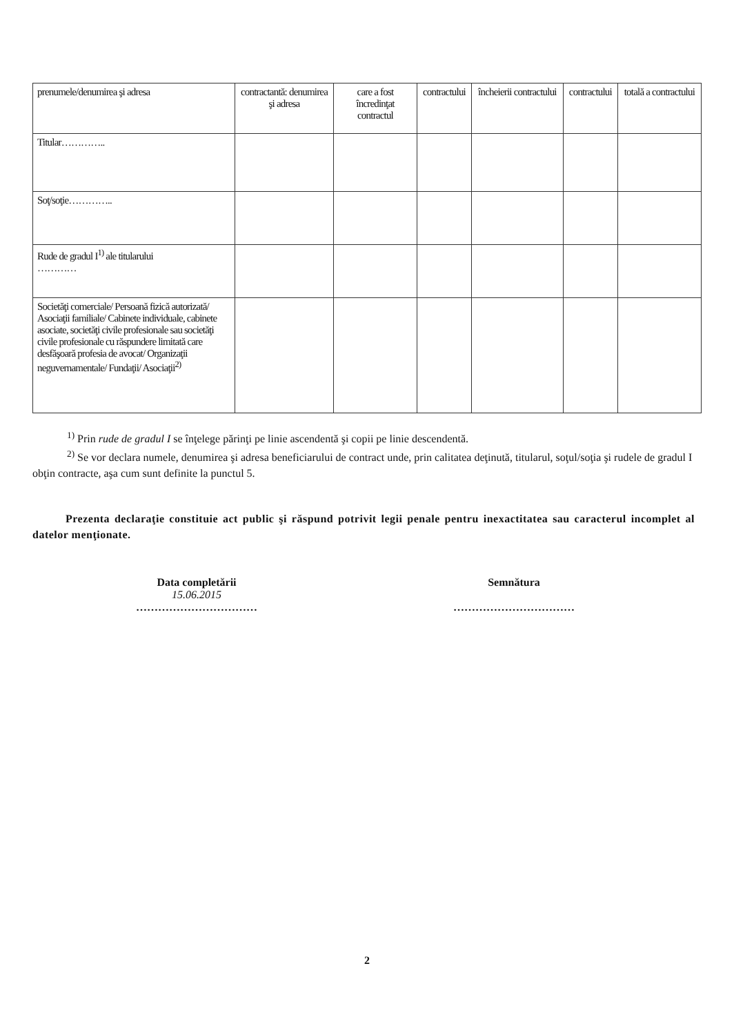| prenumele/denumirea şi adresa | contractantă: denumirea şi adresa | care a fost încredinţat contractul | contractului | încheierii contractului | contractului | totală a contractului |
| Titular………….. | | | | | | |
| Soţ/soţie………….. | | | | | | |
| Rude de gradul I<sup>1)</sup> ale titularului ………… | | | | | | |
| Societăţi comerciale/ Persoană fizică autorizată/ Asociaţii familiale/ Cabinete individuale, cabinete asociate, societăţi civile profesionale sau societăţi civile profesionale cu răspundere limitată care desfăşoară profesia de avocat/ Organizaţii neguvernamentale/ Fundaţii/ Asociaţii<sup>2)</sup> | | | | | | |
<sup>1)</sup> Prin rude de gradul I se înţelege părinţi pe linie ascendentă şi copii pe linie descendentă.
<sup>2)</sup> Se vor declara numele, denumirea şi adresa beneficiarului de contract unde, prin calitatea deţinută, titularul, soţul/soţia şi rudele de gradul I obţin contracte, aşa cum sunt definite la punctul 5.
Prezenta declaraţie constituie act public şi răspund potrivit legii penale pentru inexactitatea sau caracterul incomplet al datelor menţionate.
Data completării
15.06.2015
……………………………
Semnătura
……………………………
2